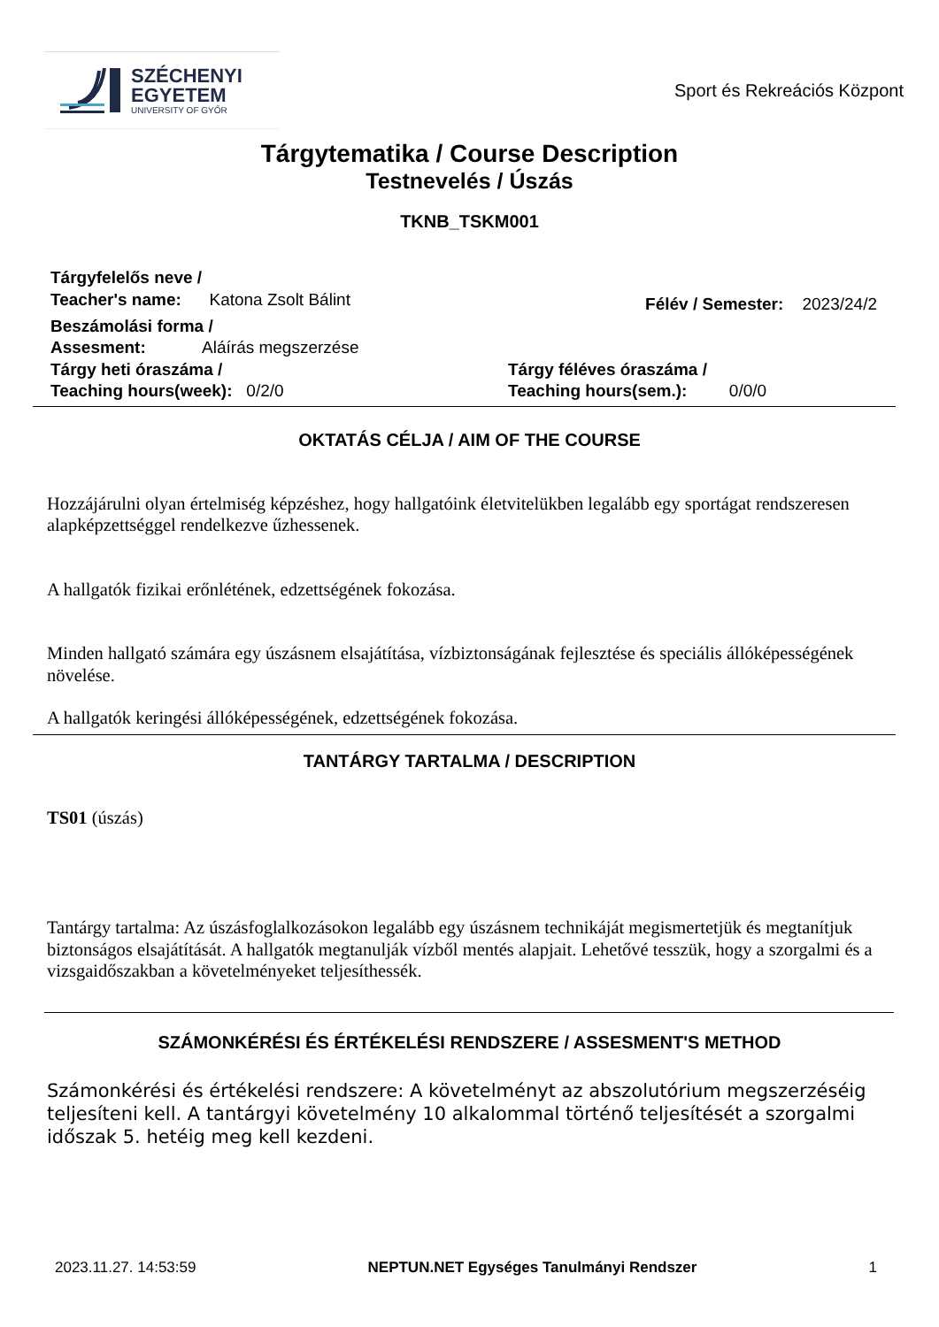SZÉCHENYI
EGYETEM
UNIVERSITY OF GYŐR
Sport és Rekreációs Központ
Tárgytematika / Course Description
Testnevelés / Úszás
TKNB_TSKM001
Tárgyfelelős neve /
Teacher's name: Katona Zsolt Bálint
Félév / Semester: 2023/24/2
Beszámolási forma /
Assesment: Aláírás megszerzése
Tárgy heti óraszáma /
Teaching hours(week): 0/2/0
Tárgy féléves óraszáma /
Teaching hours(sem.): 0/0/0
OKTATÁS CÉLJA / AIM OF THE COURSE
Hozzájárulni olyan értelmiség képzéshez, hogy hallgatóink életvitelükben legalább egy sportágat rendszeresen alapképzettséggel rendelkezve űzhessenek.
A hallgatók fizikai erőnlétének, edzettségének fokozása.
Minden hallgató számára egy úszásnem elsajátítása, vízbiztonságának fejlesztése és speciális állóképességének növelése.
A hallgatók keringési állóképességének, edzettségének fokozása.
TANTÁRGY TARTALMA / DESCRIPTION
TS01 (úszás)
Tantárgy tartalma: Az úszásfoglalkozásokon legalább egy úszásnem technikáját megismertetjük és megtanítjuk biztonságos elsajátítását. A hallgatók megtanulják vízből mentés alapjait. Lehetővé tesszük, hogy a szorgalmi és a vizsgaidőszakban a követelményeket teljesíthessék.
SZÁMONKÉRÉSI ÉS ÉRTÉKELÉSI RENDSZERE / ASSESMENT'S METHOD
Számonkérési és értékelési rendszere: A követelményt az abszolutórium megszerzéséig teljesíteni kell. A tantárgyi követelmény 10 alkalommal történő teljesítését a szorgalmi időszak 5. hetéig meg kell kezdeni.
2023.11.27. 14:53:59 NEPTUN.NET Egységes Tanulmányi Rendszer 1